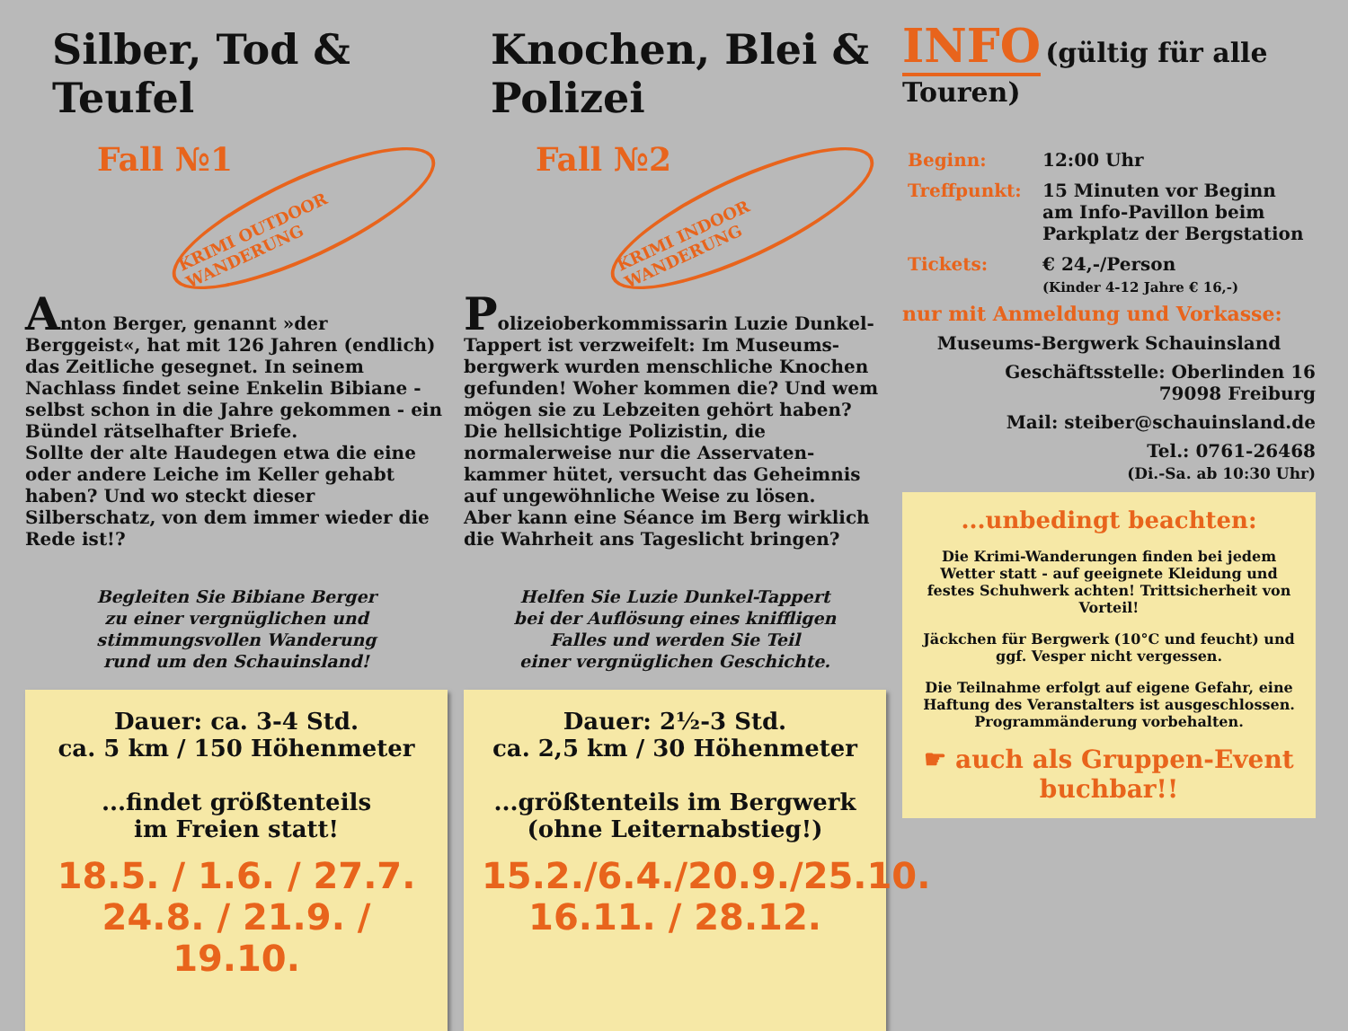Silber, Tod &
Teufel
Fall №1 KRIMI OUTDOOR WANDERUNG
Anton Berger, genannt »der Berggeist«, hat mit 126 Jahren (endlich) das Zeitliche gesegnet. In seinem Nachlass findet seine Enkelin Bibiane - selbst schon in die Jahre gekommen - ein Bündel rätselhafter Briefe.
Sollte der alte Haudegen etwa die eine oder andere Leiche im Keller gehabt haben? Und wo steckt dieser Silberschatz, von dem immer wieder die Rede ist!?
Begleiten Sie Bibiane Berger
zu einer vergnüglichen und
stimmungsvollen Wanderung
rund um den Schauinsland!
Dauer: ca. 3-4 Std.
ca. 5 km / 150 Höhenmeter
...findet größtenteils
im Freien statt!
18.5. / 1.6. / 27.7.
24.8. / 21.9. / 19.10.
Knochen, Blei &
Polizei
Fall №2 KRIMI INDOOR WANDERUNG
Polizeioberkommissarin Luzie Dunkel-Tappert ist verzweifelt: Im Museums-bergwerk wurden menschliche Knochen gefunden! Woher kommen die? Und wem mögen sie zu Lebzeiten gehört haben? Die hellsichtige Polizistin, die normalerweise nur die Asservaten-kammer hütet, versucht das Geheimnis auf ungewöhnliche Weise zu lösen.
Aber kann eine Séance im Berg wirklich die Wahrheit ans Tageslicht bringen?
Helfen Sie Luzie Dunkel-Tappert
bei der Auflösung eines kniffligen
Falles und werden Sie Teil
einer vergnüglichen Geschichte.
Dauer: 2½-3 Std.
ca. 2,5 km / 30 Höhenmeter
...größtenteils im Bergwerk
(ohne Leiternabstieg!)
15.2./6.4./20.9./25.10.
16.11. / 28.12.
INFO (gültig für alle Touren)
| Beginn: | 12:00 Uhr |
| Treffpunkt: | 15 Minuten vor Beginn am Info-Pavillon beim Parkplatz der Bergstation |
| Tickets: | € 24,-/Person (Kinder 4-12 Jahre € 16,-) |
nur mit Anmeldung und Vorkasse:
Museums-Bergwerk Schauinsland
Geschäftsstelle: Oberlinden 16
79098 Freiburg
Mail: steiber@schauinsland.de
Tel.: 0761-26468
(Di.-Sa. ab 10:30 Uhr)
...unbedingt beachten:
Die Krimi-Wanderungen finden bei jedem Wetter statt - auf geeignete Kleidung und festes Schuhwerk achten! Trittsicherheit von Vorteil!
Jäckchen für Bergwerk (10°C und feucht) und ggf. Vesper nicht vergessen.
Die Teilnahme erfolgt auf eigene Gefahr, eine Haftung des Veranstalters ist ausgeschlossen. Programmänderung vorbehalten.
☛ auch als Gruppen-Event buchbar!!